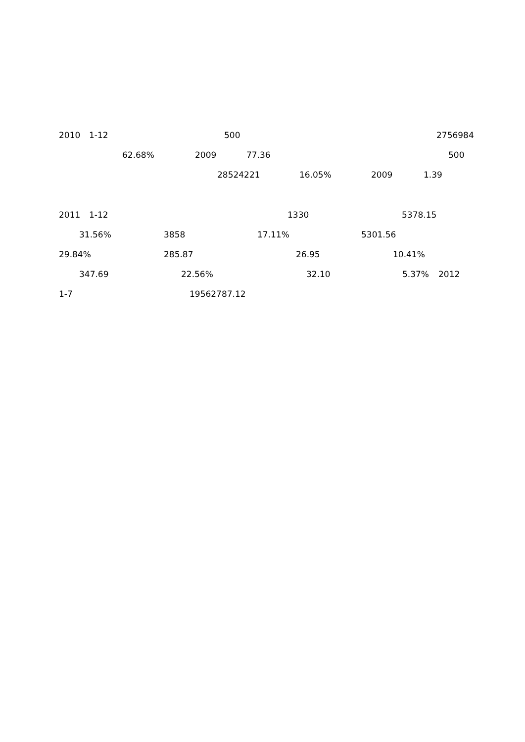2010 1-12 500 2756984
62.68% 2009 77.36 500
28524221 16.05% 2009 1.39
2011 1-12 1330 5378.15
31.56% 3858 17.11% 5301.56
29.84% 285.87 26.95 10.41%
347.69 22.56% 32.10 5.37% 2012
1-7 19562787.12